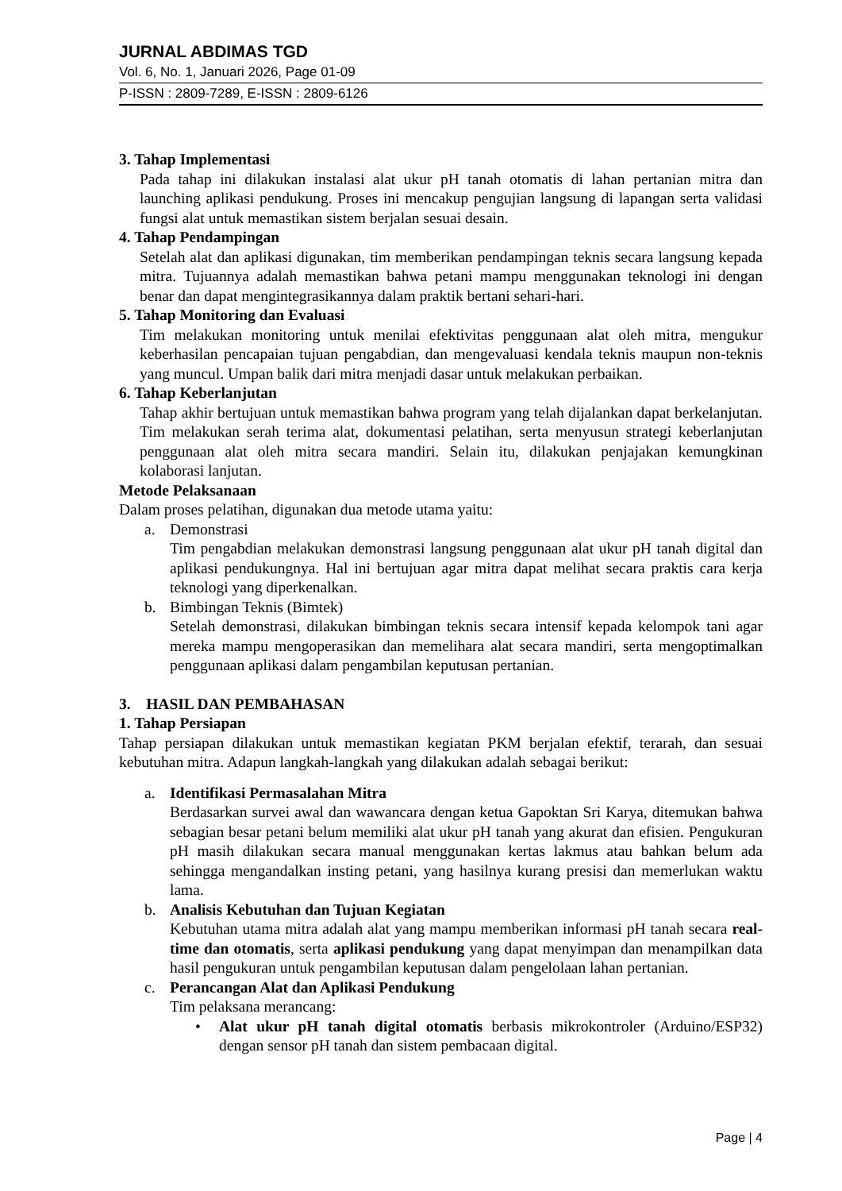JURNAL ABDIMAS TGD
Vol. 6, No. 1, Januari 2026, Page 01-09
P-ISSN : 2809-7289, E-ISSN : 2809-6126
3. Tahap Implementasi
Pada tahap ini dilakukan instalasi alat ukur pH tanah otomatis di lahan pertanian mitra dan launching aplikasi pendukung. Proses ini mencakup pengujian langsung di lapangan serta validasi fungsi alat untuk memastikan sistem berjalan sesuai desain.
4. Tahap Pendampingan
Setelah alat dan aplikasi digunakan, tim memberikan pendampingan teknis secara langsung kepada mitra. Tujuannya adalah memastikan bahwa petani mampu menggunakan teknologi ini dengan benar dan dapat mengintegrasikannya dalam praktik bertani sehari-hari.
5. Tahap Monitoring dan Evaluasi
Tim melakukan monitoring untuk menilai efektivitas penggunaan alat oleh mitra, mengukur keberhasilan pencapaian tujuan pengabdian, dan mengevaluasi kendala teknis maupun non-teknis yang muncul. Umpan balik dari mitra menjadi dasar untuk melakukan perbaikan.
6. Tahap Keberlanjutan
Tahap akhir bertujuan untuk memastikan bahwa program yang telah dijalankan dapat berkelanjutan. Tim melakukan serah terima alat, dokumentasi pelatihan, serta menyusun strategi keberlanjutan penggunaan alat oleh mitra secara mandiri. Selain itu, dilakukan penjajakan kemungkinan kolaborasi lanjutan.
Metode Pelaksanaan
Dalam proses pelatihan, digunakan dua metode utama yaitu:
a. Demonstrasi
Tim pengabdian melakukan demonstrasi langsung penggunaan alat ukur pH tanah digital dan aplikasi pendukungnya. Hal ini bertujuan agar mitra dapat melihat secara praktis cara kerja teknologi yang diperkenalkan.
b. Bimbingan Teknis (Bimtek)
Setelah demonstrasi, dilakukan bimbingan teknis secara intensif kepada kelompok tani agar mereka mampu mengoperasikan dan memelihara alat secara mandiri, serta mengoptimalkan penggunaan aplikasi dalam pengambilan keputusan pertanian.
3. HASIL DAN PEMBAHASAN
1. Tahap Persiapan
Tahap persiapan dilakukan untuk memastikan kegiatan PKM berjalan efektif, terarah, dan sesuai kebutuhan mitra. Adapun langkah-langkah yang dilakukan adalah sebagai berikut:
a. Identifikasi Permasalahan Mitra
Berdasarkan survei awal dan wawancara dengan ketua Gapoktan Sri Karya, ditemukan bahwa sebagian besar petani belum memiliki alat ukur pH tanah yang akurat dan efisien. Pengukuran pH masih dilakukan secara manual menggunakan kertas lakmus atau bahkan belum ada sehingga mengandalkan insting petani, yang hasilnya kurang presisi dan memerlukan waktu lama.
b. Analisis Kebutuhan dan Tujuan Kegiatan
Kebutuhan utama mitra adalah alat yang mampu memberikan informasi pH tanah secara real-time dan otomatis, serta aplikasi pendukung yang dapat menyimpan dan menampilkan data hasil pengukuran untuk pengambilan keputusan dalam pengelolaan lahan pertanian.
c. Perancangan Alat dan Aplikasi Pendukung
Tim pelaksana merancang:
• Alat ukur pH tanah digital otomatis berbasis mikrokontroler (Arduino/ESP32) dengan sensor pH tanah dan sistem pembacaan digital.
Page | 4